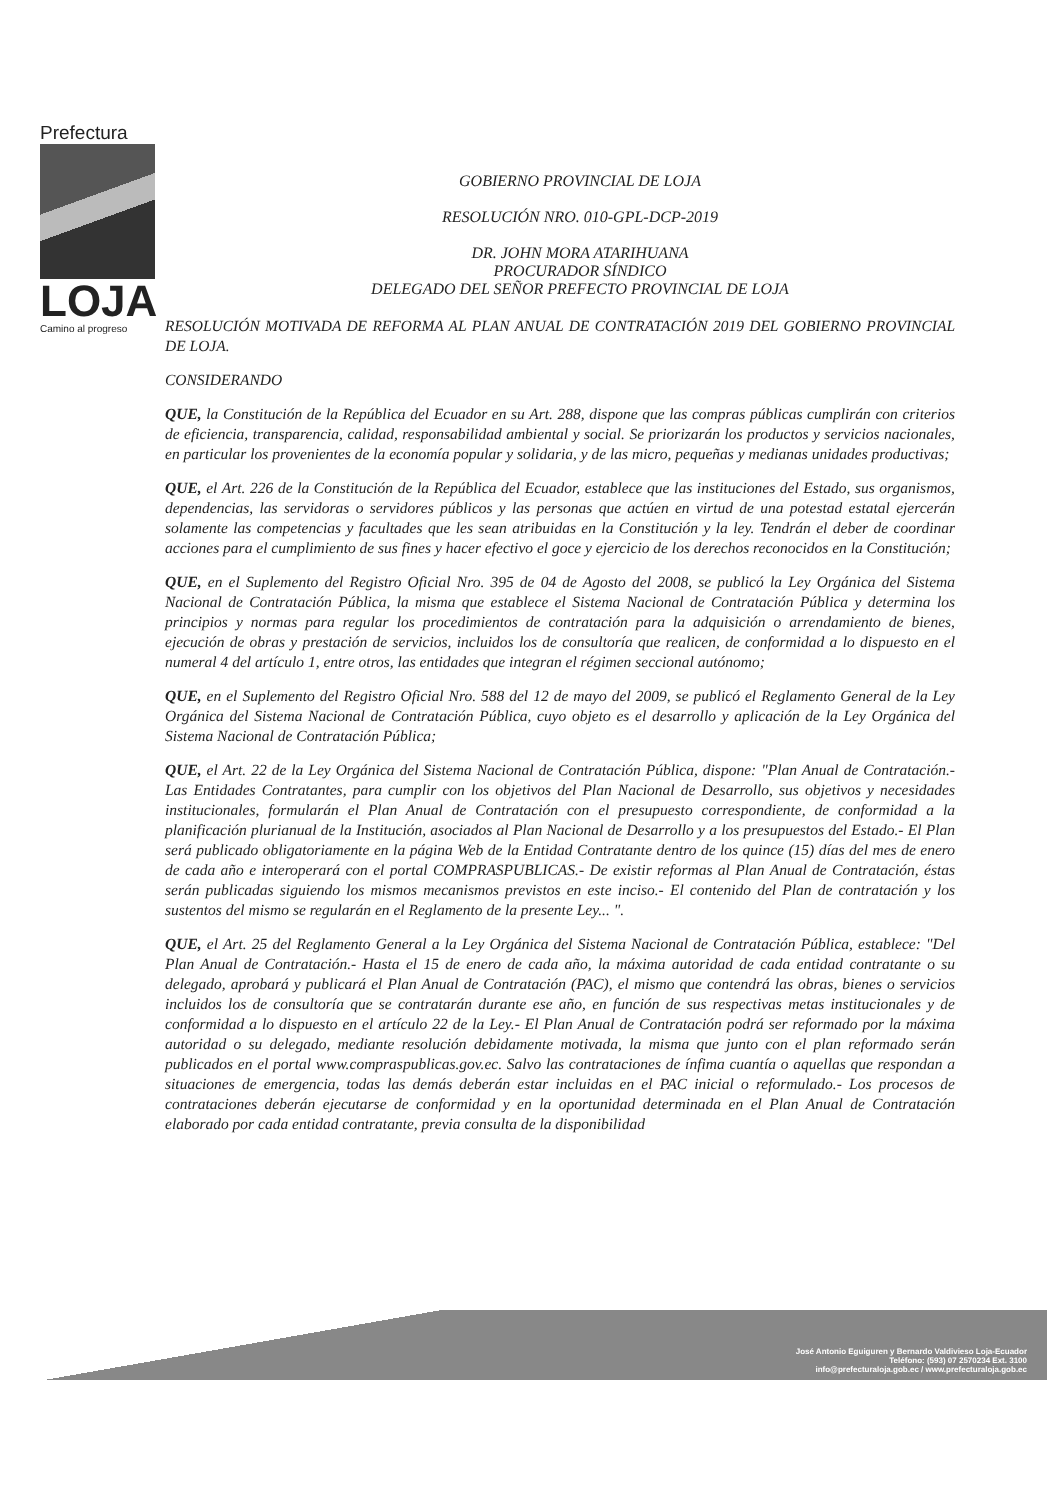Prefectura
LOJA
Camino al progreso
GOBIERNO PROVINCIAL DE LOJA
RESOLUCIÓN NRO. 010-GPL-DCP-2019
DR. JOHN MORA ATARIHUANA
PROCURADOR SÍNDICO
DELEGADO DEL SEÑOR PREFECTO PROVINCIAL DE LOJA
RESOLUCIÓN MOTIVADA DE REFORMA AL PLAN ANUAL DE CONTRATACIÓN 2019 DEL GOBIERNO PROVINCIAL DE LOJA.
CONSIDERANDO
QUE, la Constitución de la República del Ecuador en su Art. 288, dispone que las compras públicas cumplirán con criterios de eficiencia, transparencia, calidad, responsabilidad ambiental y social. Se priorizarán los productos y servicios nacionales, en particular los provenientes de la economía popular y solidaria, y de las micro, pequeñas y medianas unidades productivas;
QUE, el Art. 226 de la Constitución de la República del Ecuador, establece que las instituciones del Estado, sus organismos, dependencias, las servidoras o servidores públicos y las personas que actúen en virtud de una potestad estatal ejercerán solamente las competencias y facultades que les sean atribuidas en la Constitución y la ley. Tendrán el deber de coordinar acciones para el cumplimiento de sus fines y hacer efectivo el goce y ejercicio de los derechos reconocidos en la Constitución;
QUE, en el Suplemento del Registro Oficial Nro. 395 de 04 de Agosto del 2008, se publicó la Ley Orgánica del Sistema Nacional de Contratación Pública, la misma que establece el Sistema Nacional de Contratación Pública y determina los principios y normas para regular los procedimientos de contratación para la adquisición o arrendamiento de bienes, ejecución de obras y prestación de servicios, incluidos los de consultoría que realicen, de conformidad a lo dispuesto en el numeral 4 del artículo 1, entre otros, las entidades que integran el régimen seccional autónomo;
QUE, en el Suplemento del Registro Oficial Nro. 588 del 12 de mayo del 2009, se publicó el Reglamento General de la Ley Orgánica del Sistema Nacional de Contratación Pública, cuyo objeto es el desarrollo y aplicación de la Ley Orgánica del Sistema Nacional de Contratación Pública;
QUE, el Art. 22 de la Ley Orgánica del Sistema Nacional de Contratación Pública, dispone: "Plan Anual de Contratación.- Las Entidades Contratantes, para cumplir con los objetivos del Plan Nacional de Desarrollo, sus objetivos y necesidades institucionales, formularán el Plan Anual de Contratación con el presupuesto correspondiente, de conformidad a la planificación plurianual de la Institución, asociados al Plan Nacional de Desarrollo y a los presupuestos del Estado.- El Plan será publicado obligatoriamente en la página Web de la Entidad Contratante dentro de los quince (15) días del mes de enero de cada año e interoperará con el portal COMPRASPUBLICAS.- De existir reformas al Plan Anual de Contratación, éstas serán publicadas siguiendo los mismos mecanismos previstos en este inciso.- El contenido del Plan de contratación y los sustentos del mismo se regularán en el Reglamento de la presente Ley... ".
QUE, el Art. 25 del Reglamento General a la Ley Orgánica del Sistema Nacional de Contratación Pública, establece: "Del Plan Anual de Contratación.- Hasta el 15 de enero de cada año, la máxima autoridad de cada entidad contratante o su delegado, aprobará y publicará el Plan Anual de Contratación (PAC), el mismo que contendrá las obras, bienes o servicios incluidos los de consultoría que se contratarán durante ese año, en función de sus respectivas metas institucionales y de conformidad a lo dispuesto en el artículo 22 de la Ley.- El Plan Anual de Contratación podrá ser reformado por la máxima autoridad o su delegado, mediante resolución debidamente motivada, la misma que junto con el plan reformado serán publicados en el portal www.compraspublicas.gov.ec. Salvo las contrataciones de ínfima cuantía o aquellas que respondan a situaciones de emergencia, todas las demás deberán estar incluidas en el PAC inicial o reformulado.- Los procesos de contrataciones deberán ejecutarse de conformidad y en la oportunidad determinada en el Plan Anual de Contratación elaborado por cada entidad contratante, previa consulta de la disponibilidad
José Antonio Eguiguren y Bernardo Valdivieso Loja-Ecuador
Teléfono: (593) 07 2570234 Ext. 3100
info@prefecturaloja.gob.ec / www.prefecturaloja.gob.ec